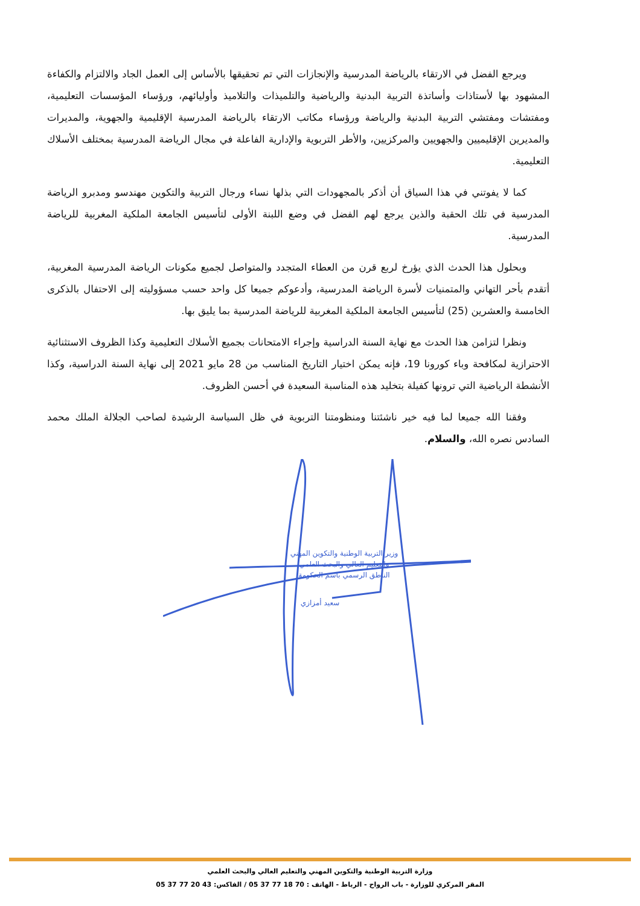ويرجع الفضل في الارتقاء بالرياضة المدرسية والإنجازات التي تم تحقيقها بالأساس إلى العمل الجاد والالتزام والكفاءة المشهود بها لأستاذات وأساتذة التربية البدنية والرياضية والتلميذات والتلاميذ وأوليائهم، ورؤساء المؤسسات التعليمية، ومفتشات ومفتشي التربية البدنية والرياضة ورؤساء مكاتب الارتقاء بالرياضة المدرسية الإقليمية والجهوية، والمديرات والمديرين الإقليميين والجهويين والمركزيين، والأطر التربوية والإدارية الفاعلة في مجال الرياضة المدرسية بمختلف الأسلاك التعليمية.
كما لا يفوتني في هذا السياق أن أذكر بالمجهودات التي بذلها نساء ورجال التربية والتكوين مهندسو ومدبرو الرياضة المدرسية في تلك الحقبة والذين يرجع لهم الفضل في وضع اللبنة الأولى لتأسيس الجامعة الملكية المغربية للرياضة المدرسية.
وبحلول هذا الحدث الذي يؤرخ لربع قرن من العطاء المتجدد والمتواصل لجميع مكونات الرياضة المدرسية المغربية، أتقدم بأحر التهاني والمتمنيات لأسرة الرياضة المدرسية، وأدعوكم جميعا كل واحد حسب مسؤوليته إلى الاحتفال بالذكرى الخامسة والعشرين (25) لتأسيس الجامعة الملكية المغربية للرياضة المدرسية بما يليق بها.
ونظرا لتزامن هذا الحدث مع نهاية السنة الدراسية وإجراء الامتحانات بجميع الأسلاك التعليمية وكذا الظروف الاستثنائية الاحترازية لمكافحة وباء كورونا 19، فإنه يمكن اختيار التاريخ المناسب من 28 مايو 2021 إلى نهاية السنة الدراسية، وكذا الأنشطة الرياضية التي ترونها كفيلة بتخليد هذه المناسبة السعيدة في أحسن الظروف.
وفقنا الله جميعا لما فيه خير ناشئتنا ومنظومتنا التربوية في ظل السياسة الرشيدة لصاحب الجلالة الملك محمد السادس نصره الله، والسلام.
وزير التربية الوطنية والتكوين المهني
والتعليم العالي والبحث العلمي
الناطق الرسمي باسم الحكومة
سعيد أمزازي
وزارة التربية الوطنية والتكوين المهني والتعليم العالي والبحث العلمي
المقر المركزي للوزارة - باب الرواح - الرباط - الهاتف : 70 18 77 37 05 / الفاكس: 43 20 77 37 05